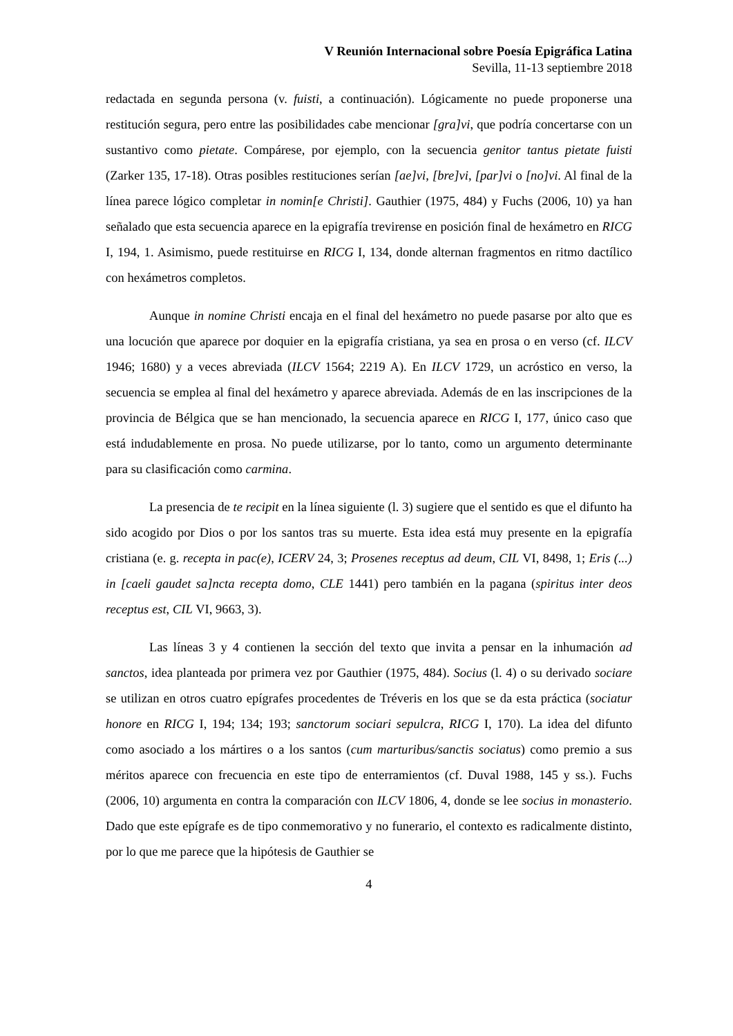V Reunión Internacional sobre Poesía Epigráfica Latina
Sevilla, 11-13 septiembre 2018
redactada en segunda persona (v. fuisti, a continuación). Lógicamente no puede proponerse una restitución segura, pero entre las posibilidades cabe mencionar [gra]vi, que podría concertarse con un sustantivo como pietate. Compárese, por ejemplo, con la secuencia genitor tantus pietate fuisti (Zarker 135, 17-18). Otras posibles restituciones serían [ae]vi, [bre]vi, [par]vi o [no]vi. Al final de la línea parece lógico completar in nomin[e Christi]. Gauthier (1975, 484) y Fuchs (2006, 10) ya han señalado que esta secuencia aparece en la epigrafía trevirense en posición final de hexámetro en RICG I, 194, 1. Asimismo, puede restituirse en RICG I, 134, donde alternan fragmentos en ritmo dactílico con hexámetros completos.
Aunque in nomine Christi encaja en el final del hexámetro no puede pasarse por alto que es una locución que aparece por doquier en la epigrafía cristiana, ya sea en prosa o en verso (cf. ILCV 1946; 1680) y a veces abreviada (ILCV 1564; 2219 A). En ILCV 1729, un acróstico en verso, la secuencia se emplea al final del hexámetro y aparece abreviada. Además de en las inscripciones de la provincia de Bélgica que se han mencionado, la secuencia aparece en RICG I, 177, único caso que está indudablemente en prosa. No puede utilizarse, por lo tanto, como un argumento determinante para su clasificación como carmina.
La presencia de te recipit en la línea siguiente (l. 3) sugiere que el sentido es que el difunto ha sido acogido por Dios o por los santos tras su muerte. Esta idea está muy presente en la epigrafía cristiana (e. g. recepta in pac(e), ICERV 24, 3; Prosenes receptus ad deum, CIL VI, 8498, 1; Eris (...) in [caeli gaudet sa]ncta recepta domo, CLE 1441) pero también en la pagana (spiritus inter deos receptus est, CIL VI, 9663, 3).
Las líneas 3 y 4 contienen la sección del texto que invita a pensar en la inhumación ad sanctos, idea planteada por primera vez por Gauthier (1975, 484). Socius (l. 4) o su derivado sociare se utilizan en otros cuatro epígrafes procedentes de Tréveris en los que se da esta práctica (sociatur honore en RICG I, 194; 134; 193; sanctorum sociari sepulcra, RICG I, 170). La idea del difunto como asociado a los mártires o a los santos (cum marturibus/sanctis sociatus) como premio a sus méritos aparece con frecuencia en este tipo de enterramientos (cf. Duval 1988, 145 y ss.). Fuchs (2006, 10) argumenta en contra la comparación con ILCV 1806, 4, donde se lee socius in monasterio. Dado que este epígrafe es de tipo conmemorativo y no funerario, el contexto es radicalmente distinto, por lo que me parece que la hipótesis de Gauthier se
4